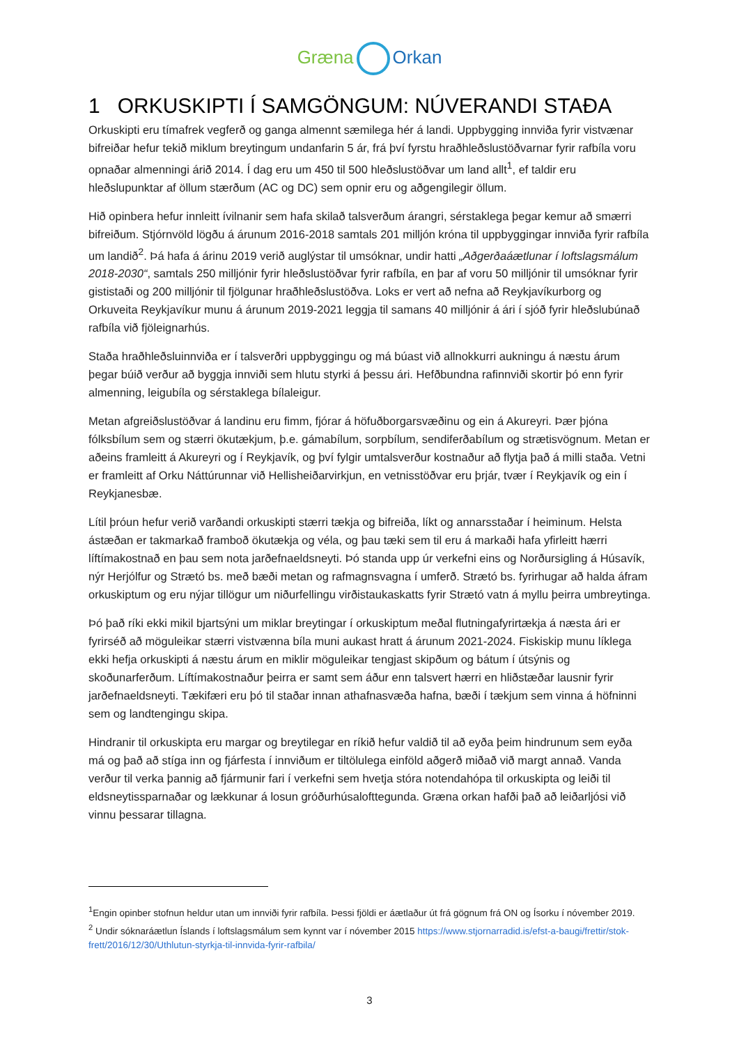Græna Orkan
1 ORKUSKIPTI Í SAMGÖNGUM: NÚVERANDI STAÐA
Orkuskipti eru tímafrek vegferð og ganga almennt sæmilega hér á landi. Uppbygging innviða fyrir vistvænar bifreiðar hefur tekið miklum breytingum undanfarin 5 ár, frá því fyrstu hraðhleðslustöðvarnar fyrir rafbíla voru opnaðar almenningi árið 2014. Í dag eru um 450 til 500 hleðslustöðvar um land allt<sup>1</sup>, ef taldir eru hleðslupunktar af öllum stærðum (AC og DC) sem opnir eru og aðgengilegir öllum.
Hið opinbera hefur innleitt ívilnanir sem hafa skilað talsverðum árangri, sérstaklega þegar kemur að smærri bifreiðum. Stjórnvöld lögðu á árunum 2016-2018 samtals 201 milljón króna til uppbyggingar innviða fyrir rafbíla um landið<sup>2</sup>. Þá hafa á árinu 2019 verið auglýstar til umsóknar, undir hatti „Aðgerðaáætlunar í loftslagsmálum 2018-2030“, samtals 250 milljónir fyrir hleðslustöðvar fyrir rafbíla, en þar af voru 50 milljónir til umsóknar fyrir gististaði og 200 milljónir til fjölgunar hraðhleðslustöðva. Loks er vert að nefna að Reykjavíkurborg og Orkuveita Reykjavíkur munu á árunum 2019-2021 leggja til samans 40 milljónir á ári í sjóð fyrir hleðslubúnað rafbíla við fjöleignarhús.
Staða hraðhleðsluinnviða er í talsverðri uppbyggingu og má búast við allnokkurri aukningu á næstu árum þegar búið verður að byggja innviði sem hlutu styrki á þessu ári. Hefðbundna rafinnviði skortir þó enn fyrir almenning, leigubíla og sérstaklega bílaleigur.
Metan afgreiðslustöðvar á landinu eru fimm, fjórar á höfuðborgarsvæðinu og ein á Akureyri. Þær þjóna fólksbílum sem og stærri ökutækjum, þ.e. gámabílum, sorpbílum, sendiferðabílum og strætisvögnum. Metan er aðeins framleitt á Akureyri og í Reykjavík, og því fylgir umtalsverður kostnaður að flytja það á milli staða. Vetni er framleitt af Orku Náttúrunnar við Hellisheiðarvirkjun, en vetnisstöðvar eru þrjár, tvær í Reykjavík og ein í Reykjanesbæ.
Lítil þróun hefur verið varðandi orkuskipti stærri tækja og bifreiða, líkt og annarsstaðar í heiminum. Helsta ástæðan er takmarkað framboð ökutækja og véla, og þau tæki sem til eru á markaði hafa yfirleitt hærri líftímakostnað en þau sem nota jarðefnaeldsneyti. Þó standa upp úr verkefni eins og Norðursigling á Húsavík, nýr Herjólfur og Strætó bs. með bæði metan og rafmagnsvagna í umferð. Strætó bs. fyrirhugar að halda áfram orkuskiptum og eru nýjar tillögur um niðurfellingu virðistaukaskatts fyrir Strætó vatn á myllu þeirra umbreytinga.
Þó það ríki ekki mikil bjartsýni um miklar breytingar í orkuskiptum meðal flutningafyrirtækja á næsta ári er fyrirséð að möguleikar stærri vistvænna bíla muni aukast hratt á árunum 2021-2024. Fiskiskip munu líklega ekki hefja orkuskipti á næstu árum en miklir möguleikar tengjast skipðum og bátum í útsýnis og skoðunarferðum. Líftímakostnaður þeirra er samt sem áður enn talsvert hærri en hliðstæðar lausnir fyrir jarðefnaeldsneyti. Tækifæri eru þó til staðar innan athafnasvæða hafna, bæði í tækjum sem vinna á höfninni sem og landtengingu skipa.
Hindranir til orkuskipta eru margar og breytilegar en ríkið hefur valdið til að eyða þeim hindrunum sem eyða má og það að stíga inn og fjárfesta í innviðum er tiltölulega einföld aðgerð miðað við margt annað. Vanda verður til verka þannig að fjármunir fari í verkefni sem hvetja stóra notendahópa til orkuskipta og leiði til eldsneytissparnaðar og lækkunar á losun gróðurhúsalofttegunda. Græna orkan hafði það að leiðarljósi við vinnu þessarar tillagna.
<sup>1</sup> Engin opinber stofnun heldur utan um innviði fyrir rafbíla. Þessi fjöldi er áætlaður út frá gögnum frá ON og Ísorku í nóvember 2019.
<sup>2</sup> Undir sóknaráætlun Íslands í loftslagsmálum sem kynnt var í nóvember 2015 https://www.stjornarradid.is/efst-a-baugi/frettir/stok-frett/2016/12/30/Uthlutun-styrkja-til-innvida-fyrir-rafbila/
3